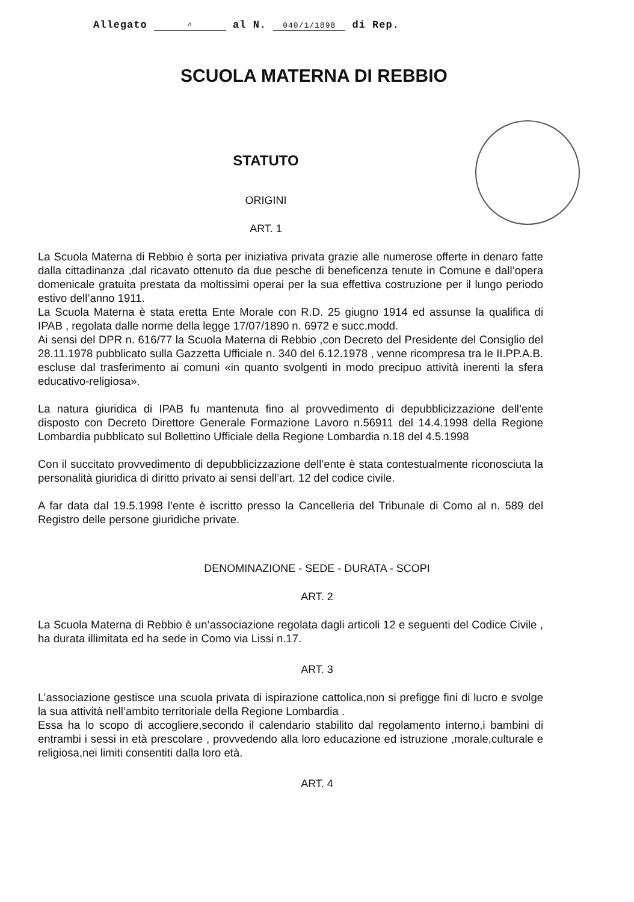Allegato ^ al N. 040/1/1898 di Rep.
SCUOLA MATERNA DI REBBIO
STATUTO
ORIGINI
ART. 1
La Scuola Materna di Rebbio è sorta per iniziativa privata grazie alle numerose offerte in denaro fatte dalla cittadinanza ,dal ricavato ottenuto da due pesche di beneficenza tenute in Comune e dall’opera domenicale gratuita prestata da moltissimi operai per la sua effettiva costruzione per il lungo periodo estivo dell’anno 1911.
La Scuola Materna è stata eretta Ente Morale con R.D. 25 giugno 1914 ed assunse la qualifica di IPAB , regolata dalle norme della legge 17/07/1890 n. 6972 e succ.modd.
Ai sensi del DPR n. 616/77 la Scuola Materna di Rebbio ,con Decreto del Presidente del Consiglio del 28.11.1978 pubblicato sulla Gazzetta Ufficiale n. 340 del 6.12.1978 , venne ricompresa tra le II.PP.A.B. escluse dal trasferimento ai comuni «in quanto svolgenti in modo precipuo attività inerenti la sfera educativo-religiosa».
La natura giuridica di IPAB fu mantenuta fino al provvedimento di depubblicizzazione dell’ente disposto con Decreto Direttore Generale Formazione Lavoro n.56911 del 14.4.1998 della Regione Lombardia pubblicato sul Bollettino Ufficiale della Regione Lombardia n.18 del 4.5.1998
Con il succitato provvedimento di depubblicizzazione dell’ente è stata contestualmente riconosciuta la personalità giuridica di diritto privato ai sensi dell’art. 12 del codice civile.
A far data dal 19.5.1998 l’ente è iscritto presso la Cancelleria del Tribunale di Como al n. 589 del Registro delle persone giuridiche private.
DENOMINAZIONE - SEDE - DURATA - SCOPI
ART. 2
La Scuola Materna di Rebbio è un’associazione regolata dagli articoli 12 e seguenti del Codice Civile , ha durata illimitata ed ha sede in Como via Lissi n.17.
ART. 3
L’associazione gestisce una scuola privata di ispirazione cattolica,non si prefigge fini di lucro e svolge la sua attività nell’ambito territoriale della Regione Lombardia .
Essa ha lo scopo di accogliere,secondo il calendario stabilito dal regolamento interno,i bambini di entrambi i sessi in età prescolare , provvedendo alla loro educazione ed istruzione ,morale,culturale e religiosa,nei limiti consentiti dalla loro età.
ART. 4